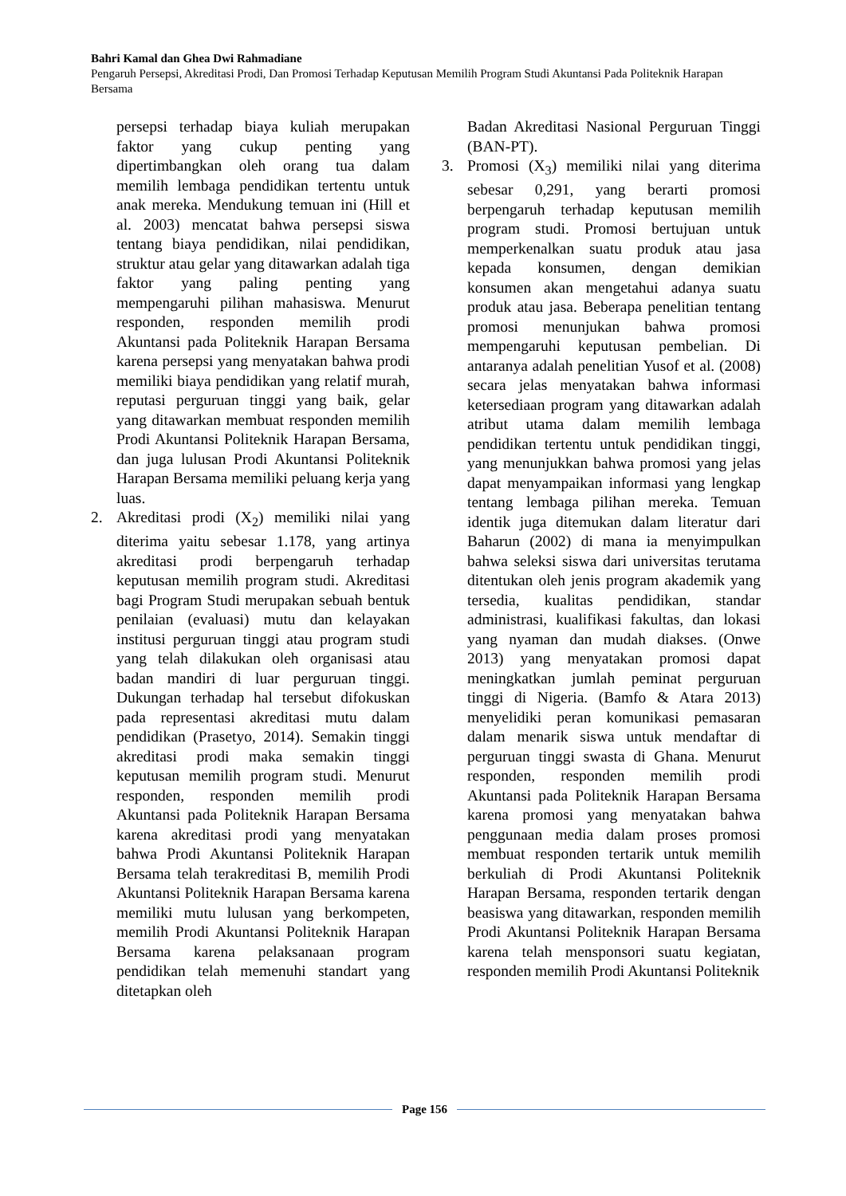Bahri Kamal dan Ghea Dwi Rahmadiane
Pengaruh Persepsi, Akreditasi Prodi, Dan Promosi Terhadap Keputusan Memilih Program Studi Akuntansi Pada Politeknik Harapan Bersama
persepsi terhadap biaya kuliah merupakan faktor yang cukup penting yang dipertimbangkan oleh orang tua dalam memilih lembaga pendidikan tertentu untuk anak mereka. Mendukung temuan ini (Hill et al. 2003) mencatat bahwa persepsi siswa tentang biaya pendidikan, nilai pendidikan, struktur atau gelar yang ditawarkan adalah tiga faktor yang paling penting yang mempengaruhi pilihan mahasiswa. Menurut responden, responden memilih prodi Akuntansi pada Politeknik Harapan Bersama karena persepsi yang menyatakan bahwa prodi memiliki biaya pendidikan yang relatif murah, reputasi perguruan tinggi yang baik, gelar yang ditawarkan membuat responden memilih Prodi Akuntansi Politeknik Harapan Bersama, dan juga lulusan Prodi Akuntansi Politeknik Harapan Bersama memiliki peluang kerja yang luas.
2. Akreditasi prodi (X<sub>2</sub>) memiliki nilai yang diterima yaitu sebesar 1.178, yang artinya akreditasi prodi berpengaruh terhadap keputusan memilih program studi. Akreditasi bagi Program Studi merupakan sebuah bentuk penilaian (evaluasi) mutu dan kelayakan institusi perguruan tinggi atau program studi yang telah dilakukan oleh organisasi atau badan mandiri di luar perguruan tinggi. Dukungan terhadap hal tersebut difokuskan pada representasi akreditasi mutu dalam pendidikan (Prasetyo, 2014). Semakin tinggi akreditasi prodi maka semakin tinggi keputusan memilih program studi. Menurut responden, responden memilih prodi Akuntansi pada Politeknik Harapan Bersama karena akreditasi prodi yang menyatakan bahwa Prodi Akuntansi Politeknik Harapan Bersama telah terakreditasi B, memilih Prodi Akuntansi Politeknik Harapan Bersama karena memiliki mutu lulusan yang berkompeten, memilih Prodi Akuntansi Politeknik Harapan Bersama karena pelaksanaan program pendidikan telah memenuhi standart yang ditetapkan oleh
Badan Akreditasi Nasional Perguruan Tinggi (BAN-PT).
3. Promosi (X<sub>3</sub>) memiliki nilai yang diterima sebesar 0,291, yang berarti promosi berpengaruh terhadap keputusan memilih program studi. Promosi bertujuan untuk memperkenalkan suatu produk atau jasa kepada konsumen, dengan demikian konsumen akan mengetahui adanya suatu produk atau jasa. Beberapa penelitian tentang promosi menunjukan bahwa promosi mempengaruhi keputusan pembelian. Di antaranya adalah penelitian Yusof et al. (2008) secara jelas menyatakan bahwa informasi ketersediaan program yang ditawarkan adalah atribut utama dalam memilih lembaga pendidikan tertentu untuk pendidikan tinggi, yang menunjukkan bahwa promosi yang jelas dapat menyampaikan informasi yang lengkap tentang lembaga pilihan mereka. Temuan identik juga ditemukan dalam literatur dari Baharun (2002) di mana ia menyimpulkan bahwa seleksi siswa dari universitas terutama ditentukan oleh jenis program akademik yang tersedia, kualitas pendidikan, standar administrasi, kualifikasi fakultas, dan lokasi yang nyaman dan mudah diakses. (Onwe 2013) yang menyatakan promosi dapat meningkatkan jumlah peminat perguruan tinggi di Nigeria. (Bamfo & Atara 2013) menyelidiki peran komunikasi pemasaran dalam menarik siswa untuk mendaftar di perguruan tinggi swasta di Ghana. Menurut responden, responden memilih prodi Akuntansi pada Politeknik Harapan Bersama karena promosi yang menyatakan bahwa penggunaan media dalam proses promosi membuat responden tertarik untuk memilih berkuliah di Prodi Akuntansi Politeknik Harapan Bersama, responden tertarik dengan beasiswa yang ditawarkan, responden memilih Prodi Akuntansi Politeknik Harapan Bersama karena telah mensponsori suatu kegiatan, responden memilih Prodi Akuntansi Politeknik
Page 156